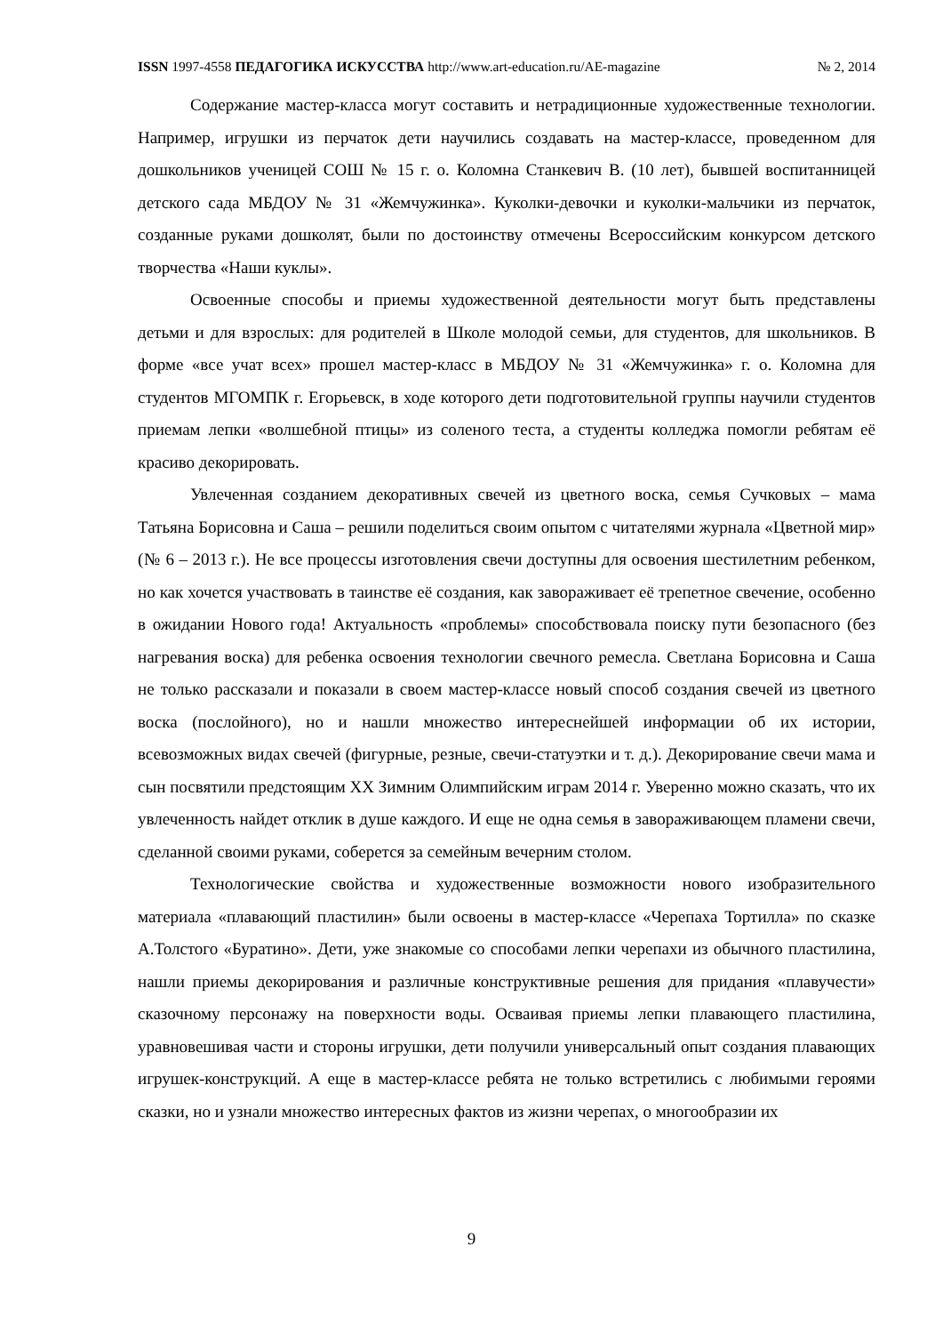ISSN 1997-4558 ПЕДАГОГИКА ИСКУССТВА http://www.art-education.ru/AE-magazine № 2, 2014
Содержание мастер-класса могут составить и нетрадиционные художественные технологии. Например, игрушки из перчаток дети научились создавать на мастер-классе, проведенном для дошкольников ученицей СОШ № 15 г. о. Коломна Станкевич В. (10 лет), бывшей воспитанницей детского сада МБДОУ № 31 «Жемчужинка». Куколки-девочки и куколки-мальчики из перчаток, созданные руками дошколят, были по достоинству отмечены Всероссийским конкурсом детского творчества «Наши куклы».
Освоенные способы и приемы художественной деятельности могут быть представлены детьми и для взрослых: для родителей в Школе молодой семьи, для студентов, для школьников. В форме «все учат всех» прошел мастер-класс в МБДОУ № 31 «Жемчужинка» г. о. Коломна для студентов МГОМПК г. Егорьевск, в ходе которого дети подготовительной группы научили студентов приемам лепки «волшебной птицы» из соленого теста, а студенты колледжа помогли ребятам её красиво декорировать.
Увлеченная созданием декоративных свечей из цветного воска, семья Сучковых – мама Татьяна Борисовна и Саша – решили поделиться своим опытом с читателями журнала «Цветной мир» (№ 6 – 2013 г.). Не все процессы изготовления свечи доступны для освоения шестилетним ребенком, но как хочется участвовать в таинстве её создания, как завораживает её трепетное свечение, особенно в ожидании Нового года! Актуальность «проблемы» способствовала поиску пути безопасного (без нагревания воска) для ребенка освоения технологии свечного ремесла. Светлана Борисовна и Саша не только рассказали и показали в своем мастер-классе новый способ создания свечей из цветного воска (послойного), но и нашли множество интереснейшей информации об их истории, всевозможных видах свечей (фигурные, резные, свечи-статуэтки и т. д.). Декорирование свечи мама и сын посвятили предстоящим XX Зимним Олимпийским играм 2014 г. Уверенно можно сказать, что их увлеченность найдет отклик в душе каждого. И еще не одна семья в завораживающем пламени свечи, сделанной своими руками, соберется за семейным вечерним столом.
Технологические свойства и художественные возможности нового изобразительного материала «плавающий пластилин» были освоены в мастер-классе «Черепаха Тортилла» по сказке А.Толстого «Буратино». Дети, уже знакомые со способами лепки черепахи из обычного пластилина, нашли приемы декорирования и различные конструктивные решения для придания «плавучести» сказочному персонажу на поверхности воды. Осваивая приемы лепки плавающего пластилина, уравновешивая части и стороны игрушки, дети получили универсальный опыт создания плавающих игрушек-конструкций. А еще в мастер-классе ребята не только встретились с любимыми героями сказки, но и узнали множество интересных фактов из жизни черепах, о многообразии их
9